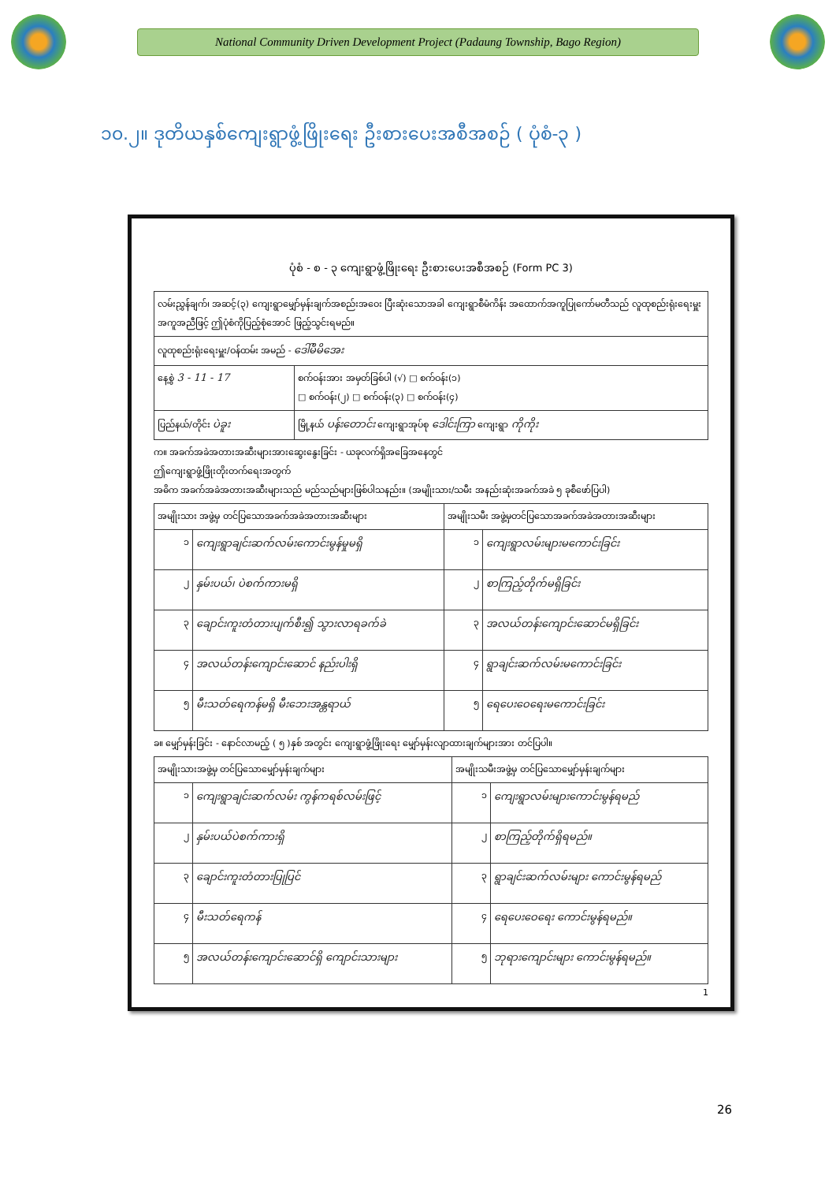National Community Driven Development Project (Padaung Township, Bago Region)
၁၀.၂။ ဒုတိယနှစ်ကျေးရွာဖွံ့ဖြိုးရေး ဦးစားပေးအစီအစဉ် ( ပုံစံ-၃ )
ပုံစံ - စ - ၃ ကျေးရွာဖွံ့ဖြိုးရေး ဦးစားပေးအစီအစဉ် (Form PC 3)
| လမ်းညွှန်ချက်၊ အဆင့်(၃) ကျေးရွာမျှော်မှန်းချက်အစည်းအဝေး ပြီးဆုံးသောအခါ ကျေးရွာစီမံကိန်း အထောက်အကူပြုကော်မတီသည် လူထုစည်းရုံးရေးမှူးအကူအညီဖြင့် ဤပုံစံကိုပြည့်စုံအောင် ဖြည့်သွင်းရမည်။ | | |
| လူထုစည်းရုံးရေးမှူး/ဝန်ထမ်း အမည် - ဒေါ်မိမိအေး | | |
| နေ့စွဲ 3 - 11 - 17 | | စက်ဝန်းအား အမှတ်ခြစ်ပါ (√) □ စက်ဝန်း(၁) □ စက်ဝန်း(၂) □ စက်ဝန်း(၃) □ စက်ဝန်း(၄) |
| ပြည်နယ်/တိုင်း ပဲခူး | မြို့နယ် ပန်းတောင်း ကျေးရွာအုပ်စု ဒေါင်းကြာ ကျေးရွာ ကိုကိုး | |
က။ အခက်အခဲအတားအဆီးများအားဆွေးနွေးခြင်း - ယခုလက်ရှိအခြေအနေတွင်
ဤကျေးရွာဖွံ့ဖြိုးတိုးတက်ရေးအတွက်
အဓိက အခက်အခဲအတားအဆီးများသည် မည်သည်များဖြစ်ပါသနည်း။ (အမျိုးသား/သမီး အနည်းဆုံးအခက်အခဲ ၅ ခုစီဖော်ပြပါ)
| အမျိုးသား အဖွဲ့မှ တင်ပြသောအခက်အခဲအတားအဆီးများ | | အမျိုးသမီး အဖွဲ့မှတင်ပြသောအခက်အခဲအတားအဆီးများ | |
| --- | --- | --- | --- |
| ၁ | ကျေးရွာချင်းဆက်လမ်းကောင်းမွန်မှုမရှိ | ၁ | ကျေးရွာလမ်းများမကောင်းခြင်း |
| ၂ | နှမ်းပယ်၊ ပဲစက်ကားမရှိ | ၂ | စာကြည့်တိုက်မရှိခြင်း |
| ၃ | ချောင်းကူးတံတားပျက်စီး၍ သွားလာရခက်ခဲ | ၃ | အလယ်တန်းကျောင်းဆောင်မရှိခြင်း |
| ၄ | အလယ်တန်းကျောင်းဆောင် နည်းပါးရှိ | ၄ | ရွာချင်းဆက်လမ်းမကောင်းခြင်း |
| ၅ | မီးသတ်ရေကန်မရှိ မီးဘေးအန္တရာယ် | ၅ | ရေပေးဝေရေးမကောင်းခြင်း |
ခ။ မျှော်မှန်းခြင်း - နောင်လာမည့် ( ၅ )နှစ် အတွင်း ကျေးရွာဖွံ့ဖြိုးရေး မျှော်မှန်းလျာထားချက်များအား တင်ပြပါ။
| အမျိုးသားအဖွဲ့မှ တင်ပြသောမျှော်မှန်းချက်များ | | အမျိုးသမီးအဖွဲ့မှ တင်ပြသောမျှော်မှန်းချက်များ | |
| --- | --- | --- | --- |
| ၁ | ကျေးရွာချင်းဆက်လမ်း ကွန်ကရစ်လမ်းဖြင့် | ၁ | ကျေးရွာလမ်းများကောင်းမွန်ရမည် |
| ၂ | နှမ်းပယ်ပဲစက်ကားရှိ | ၂ | စာကြည့်တိုက်ရှိရမည်။ |
| ၃ | ချောင်းကူးတံတားပြုပြင် | ၃ | ရွာချင်းဆက်လမ်းများ ကောင်းမွန်ရမည် |
| ၄ | မီးသတ်ရေကန် | ၄ | ရေပေးဝေရေး ကောင်းမွန်ရမည်။ |
| ၅ | အလယ်တန်းကျောင်းဆောင်ရှိ ကျောင်းသားများ | ၅ | ဘုရားကျောင်းများ ကောင်းမွန်ရမည်။ |
1
26